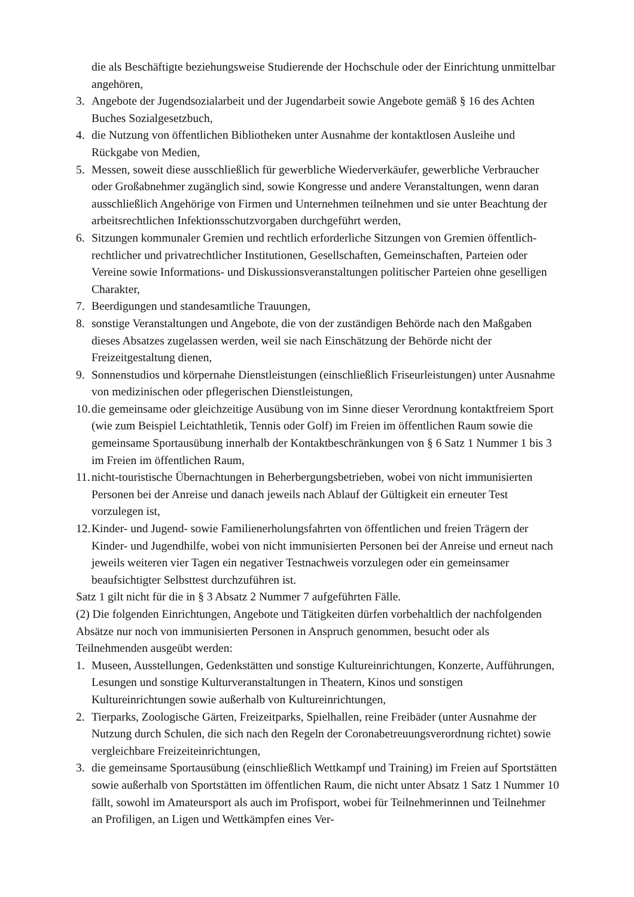die als Beschäftigte beziehungsweise Studierende der Hochschule oder der Einrichtung unmittelbar angehören,
3. Angebote der Jugendsozialarbeit und der Jugendarbeit sowie Angebote gemäß § 16 des Achten Buches Sozialgesetzbuch,
4. die Nutzung von öffentlichen Bibliotheken unter Ausnahme der kontaktlosen Ausleihe und Rückgabe von Medien,
5. Messen, soweit diese ausschließlich für gewerbliche Wiederverkäufer, gewerbliche Verbraucher oder Großabnehmer zugänglich sind, sowie Kongresse und andere Veranstaltungen, wenn daran ausschließlich Angehörige von Firmen und Unternehmen teilnehmen und sie unter Beachtung der arbeitsrechtlichen Infektionsschutzvorgaben durchgeführt werden,
6. Sitzungen kommunaler Gremien und rechtlich erforderliche Sitzungen von Gremien öffentlich-rechtlicher und privatrechtlicher Institutionen, Gesellschaften, Gemeinschaften, Parteien oder Vereine sowie Informations- und Diskussionsveranstaltungen politischer Parteien ohne geselligen Charakter,
7. Beerdigungen und standesamtliche Trauungen,
8. sonstige Veranstaltungen und Angebote, die von der zuständigen Behörde nach den Maßgaben dieses Absatzes zugelassen werden, weil sie nach Einschätzung der Behörde nicht der Freizeitgestaltung dienen,
9. Sonnenstudios und körpernahe Dienstleistungen (einschließlich Friseurleistungen) unter Ausnahme von medizinischen oder pflegerischen Dienstleistungen,
10. die gemeinsame oder gleichzeitige Ausübung von im Sinne dieser Verordnung kontaktfreiem Sport (wie zum Beispiel Leichtathletik, Tennis oder Golf) im Freien im öffentlichen Raum sowie die gemeinsame Sportausübung innerhalb der Kontaktbeschränkungen von § 6 Satz 1 Nummer 1 bis 3 im Freien im öffentlichen Raum,
11. nicht-touristische Übernachtungen in Beherbergungsbetrieben, wobei von nicht immunisierten Personen bei der Anreise und danach jeweils nach Ablauf der Gültigkeit ein erneuter Test vorzulegen ist,
12. Kinder- und Jugend- sowie Familienerholungsfahrten von öffentlichen und freien Trägern der Kinder- und Jugendhilfe, wobei von nicht immunisierten Personen bei der Anreise und erneut nach jeweils weiteren vier Tagen ein negativer Testnachweis vorzulegen oder ein gemeinsamer beaufsichtigter Selbsttest durchzuführen ist.
Satz 1 gilt nicht für die in § 3 Absatz 2 Nummer 7 aufgeführten Fälle.
(2) Die folgenden Einrichtungen, Angebote und Tätigkeiten dürfen vorbehaltlich der nachfolgenden Absätze nur noch von immunisierten Personen in Anspruch genommen, besucht oder als Teilnehmenden ausgeübt werden:
1. Museen, Ausstellungen, Gedenkstätten und sonstige Kultureinrichtungen, Konzerte, Aufführungen, Lesungen und sonstige Kulturveranstaltungen in Theatern, Kinos und sonstigen Kultureinrichtungen sowie außerhalb von Kultureinrichtungen,
2. Tierparks, Zoologische Gärten, Freizeitparks, Spielhallen, reine Freibäder (unter Ausnahme der Nutzung durch Schulen, die sich nach den Regeln der Coronabetreuungsverordnung richtet) sowie vergleichbare Freizeiteinrichtungen,
3. die gemeinsame Sportausübung (einschließlich Wettkampf und Training) im Freien auf Sportstätten sowie außerhalb von Sportstätten im öffentlichen Raum, die nicht unter Absatz 1 Satz 1 Nummer 10 fällt, sowohl im Amateursport als auch im Profisport, wobei für Teilnehmerinnen und Teilnehmer an Profiligen, an Ligen und Wettkämpfen eines Ver-